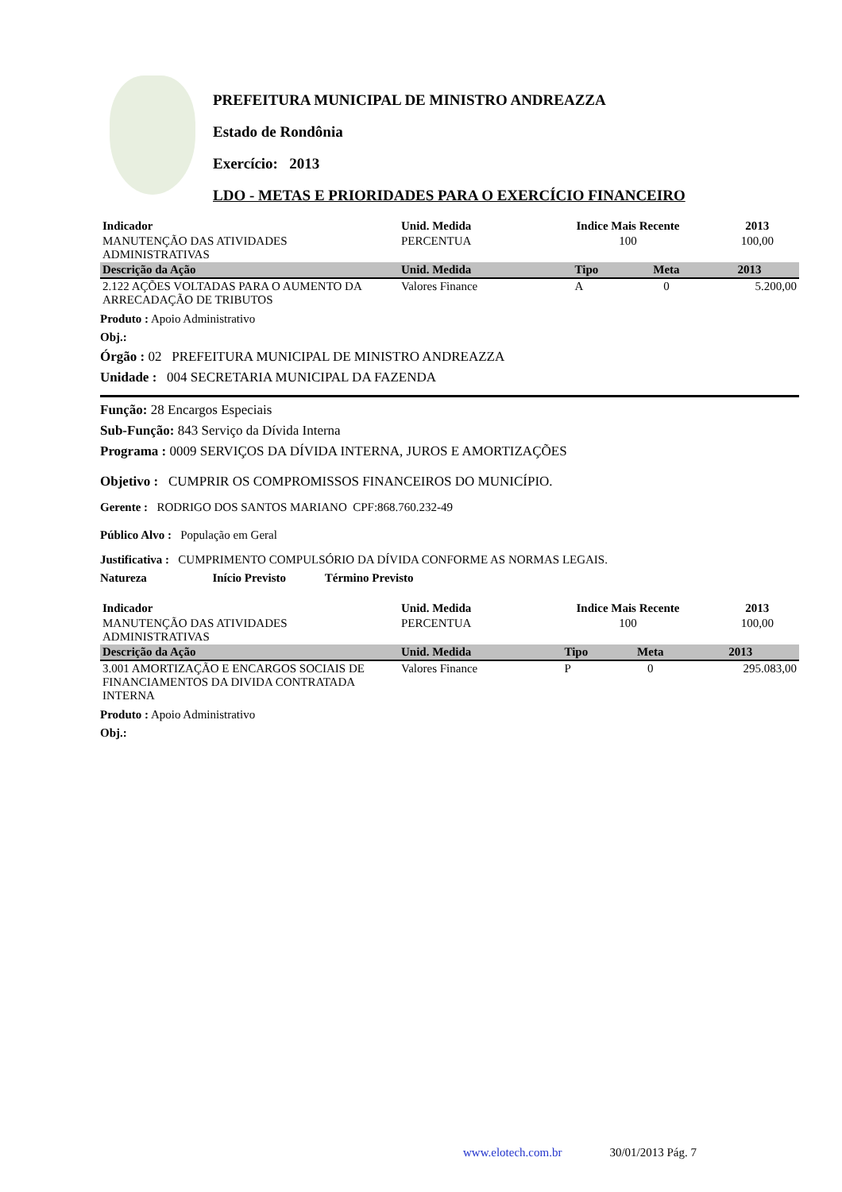PREFEITURA MUNICIPAL DE MINISTRO ANDREAZZA
Estado de Rondônia
Exercício: 2013
LDO - METAS E PRIORIDADES PARA O EXERCÍCIO FINANCEIRO
| Indicador | Unid. Medida | Indice Mais Recente | 2013 | |
| --- | --- | --- | --- | --- |
| MANUTENÇÃO DAS ATIVIDADES ADMINISTRATIVAS | PERCENTUA | 100 | 100,00 | |
| Descrição da Ação | Unid. Medida | Tipo | Meta | 2013 |
| --- | --- | --- | --- | --- |
| 2.122 AÇÕES VOLTADAS PARA O AUMENTO DA ARRECADAÇÃO DE TRIBUTOS | Valores Finance | A | 0 | 5.200,00 |
Produto : Apoio Administrativo
Obj.:
Órgão : 02 PREFEITURA MUNICIPAL DE MINISTRO ANDREAZZA
Unidade : 004 SECRETARIA MUNICIPAL DA FAZENDA
Função: 28 Encargos Especiais
Sub-Função: 843 Serviço da Dívida Interna
Programa : 0009 SERVIÇOS DA DÍVIDA INTERNA, JUROS E AMORTIZAÇÕES
Objetivo : CUMPRIR OS COMPROMISSOS FINANCEIROS DO MUNICÍPIO.
Gerente : RODRIGO DOS SANTOS MARIANO CPF:868.760.232-49
Público Alvo : População em Geral
Justificativa : CUMPRIMENTO COMPULSÓRIO DA DÍVIDA CONFORME AS NORMAS LEGAIS.
Natureza Início Previsto Término Previsto
| Indicador | Unid. Medida | Indice Mais Recente | 2013 | |
| --- | --- | --- | --- | --- |
| MANUTENÇÃO DAS ATIVIDADES ADMINISTRATIVAS | PERCENTUA | 100 | 100,00 | |
| Descrição da Ação | Unid. Medida | Tipo | Meta | 2013 |
| --- | --- | --- | --- | --- |
| 3.001 AMORTIZAÇÃO E ENCARGOS SOCIAIS DE FINANCIAMENTOS DA DIVIDA CONTRATADA INTERNA | Valores Finance | P | 0 | 295.083,00 |
Produto : Apoio Administrativo
Obj.:
www.elotech.com.br 30/01/2013 Pág. 7